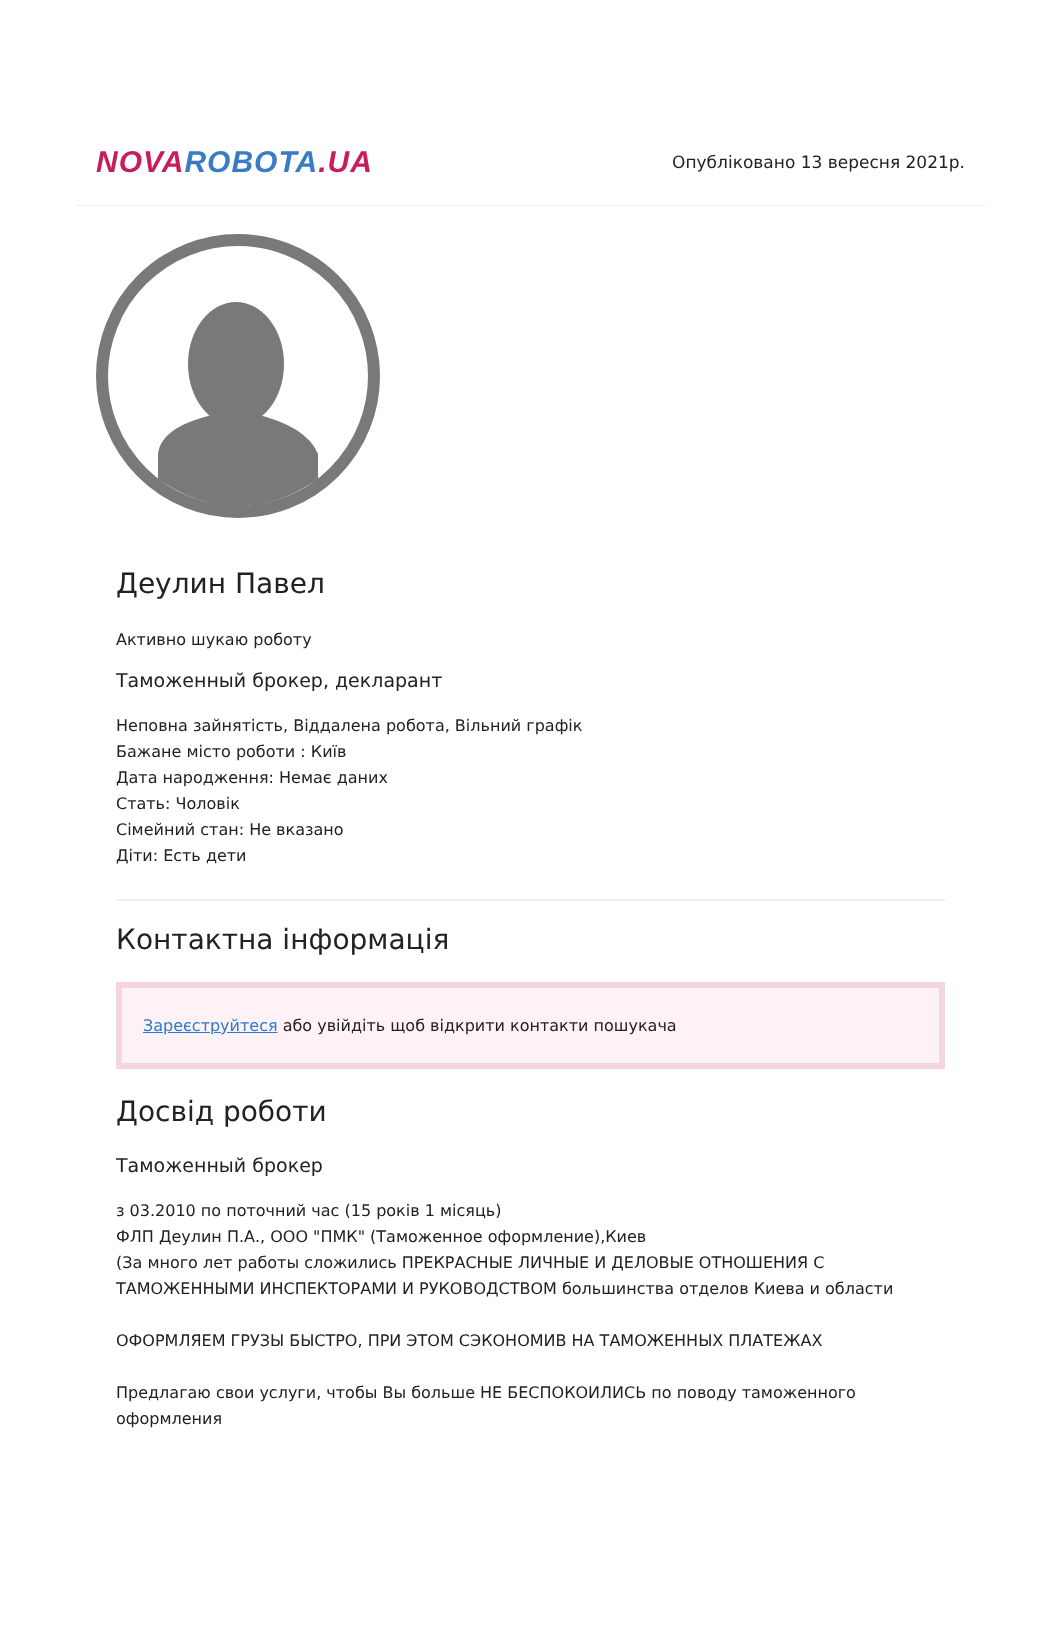NOVA ROBOTA.UA
Опубліковано 13 вересня 2021р.
Деулин Павел
Активно шукаю роботу
Таможенный брокер, декларант
Неповна зайнятість, Віддалена робота, Вільний графік
Бажане місто роботи : Київ
Дата народження: Немає даних
Стать: Чоловік
Сімейний стан: Не вказано
Діти: Есть дети
Контактна інформація
Зареєструйтеся або увійдіть щоб відкрити контакти пошукача
Досвід роботи
Таможенный брокер
з 03.2010 по поточний час (15 років 1 місяць)
ФЛП Деулин П.А., ООО "ПМК" (Таможенное оформление),Киев
(За много лет работы сложились ПРЕКРАСНЫЕ ЛИЧНЫЕ И ДЕЛОВЫЕ ОТНОШЕНИЯ С ТАМОЖЕННЫМИ ИНСПЕКТОРАМИ И РУКОВОДСТВОМ большинства отделов Киева и области
ОФОРМЛЯЕМ ГРУЗЫ БЫСТРО, ПРИ ЭТОМ СЭКОНОМИВ НА ТАМОЖЕННЫХ ПЛАТЕЖАХ
Предлагаю свои услуги, чтобы Вы больше НЕ БЕСПОКОИЛИСЬ по поводу таможенного оформления